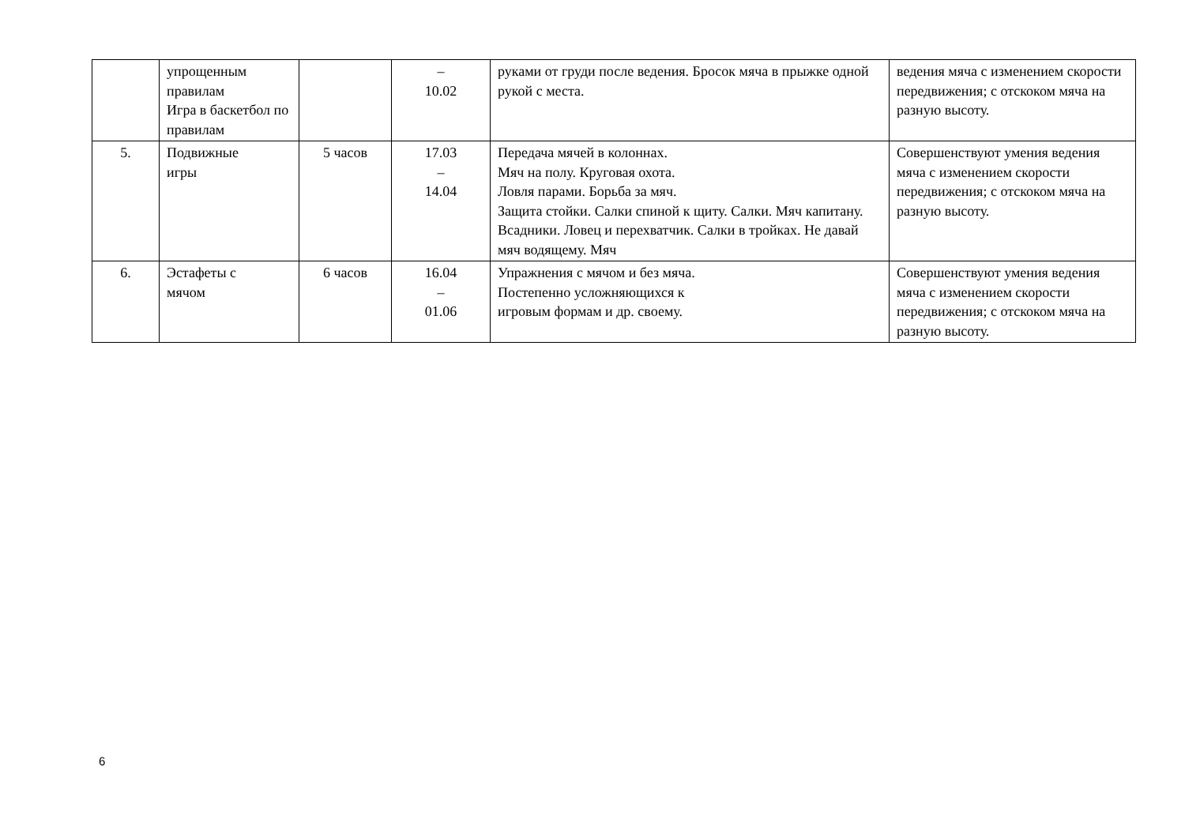| | упрощенным правилам Игра в баскетбол по правилам | | – 10.02 | руками от груди после ведения. Бросок мяча в прыжке одной рукой с места. | ведения мяча с изменением скорости передвижения; с отскоком мяча на разную высоту. |
| 5. | Подвижные игры | 5 часов | 17.03 – 14.04 | Передача мячей в колоннах. Мяч на полу. Круговая охота. Ловля парами. Борьба за мяч. Защита стойки. Салки спиной к щиту. Салки. Мяч капитану. Всадники. Ловец и перехватчик. Салки в тройках. Не давай мяч водящему. Мяч | Совершенствуют умения ведения мяча с изменением скорости передвижения; с отскоком мяча на разную высоту. |
| 6. | Эстафеты с мячом | 6 часов | 16.04 – 01.06 | Упражнения с мячом и без мяча. Постепенно усложняющихся к игровым формам и др. своему. | Совершенствуют умения ведения мяча с изменением скорости передвижения; с отскоком мяча на разную высоту. |
6